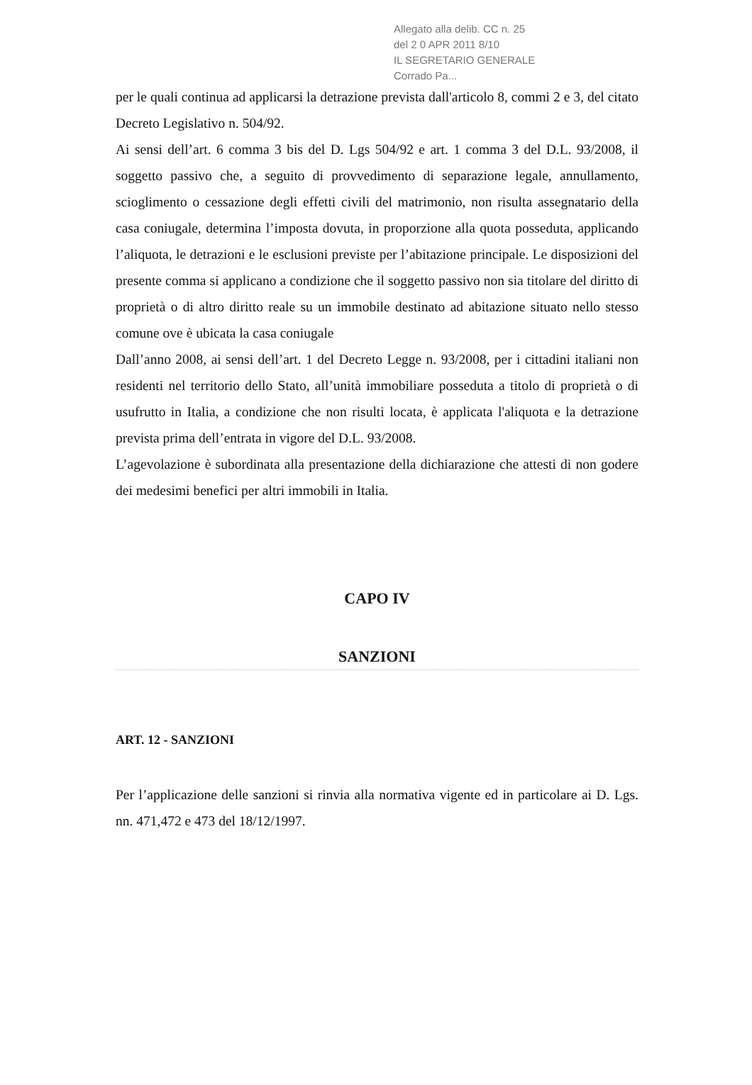Allegato alla delib. CC n. 25
del 2 0 APR 2011 8/10
IL SEGRETARIO GENERALE
Corrado Pa...
per le quali continua ad applicarsi la detrazione prevista dall'articolo 8, commi 2 e 3, del citato Decreto Legislativo n. 504/92.
Ai sensi dell’art. 6 comma 3 bis del D. Lgs 504/92 e art. 1 comma 3 del D.L. 93/2008, il soggetto passivo che, a seguito di provvedimento di separazione legale, annullamento, scioglimento o cessazione degli effetti civili del matrimonio, non risulta assegnatario della casa coniugale, determina l’imposta dovuta, in proporzione alla quota posseduta, applicando l’aliquota, le detrazioni e le esclusioni previste per l’abitazione principale. Le disposizioni del presente comma si applicano a condizione che il soggetto passivo non sia titolare del diritto di proprietà o di altro diritto reale su un immobile destinato ad abitazione situato nello stesso comune ove è ubicata la casa coniugale
Dall’anno 2008, ai sensi dell’art. 1 del Decreto Legge n. 93/2008, per i cittadini italiani non residenti nel territorio dello Stato, all’unità immobiliare posseduta a titolo di proprietà o di usufrutto in Italia, a condizione che non risulti locata, è applicata l'aliquota e la detrazione prevista prima dell’entrata in vigore del D.L. 93/2008.
L’agevolazione è subordinata alla presentazione della dichiarazione che attesti di non godere dei medesimi benefici per altri immobili in Italia.
CAPO IV
SANZIONI
ART. 12 - SANZIONI
Per l’applicazione delle sanzioni si rinvia alla normativa vigente ed in particolare ai D. Lgs. nn. 471,472 e 473 del 18/12/1997.